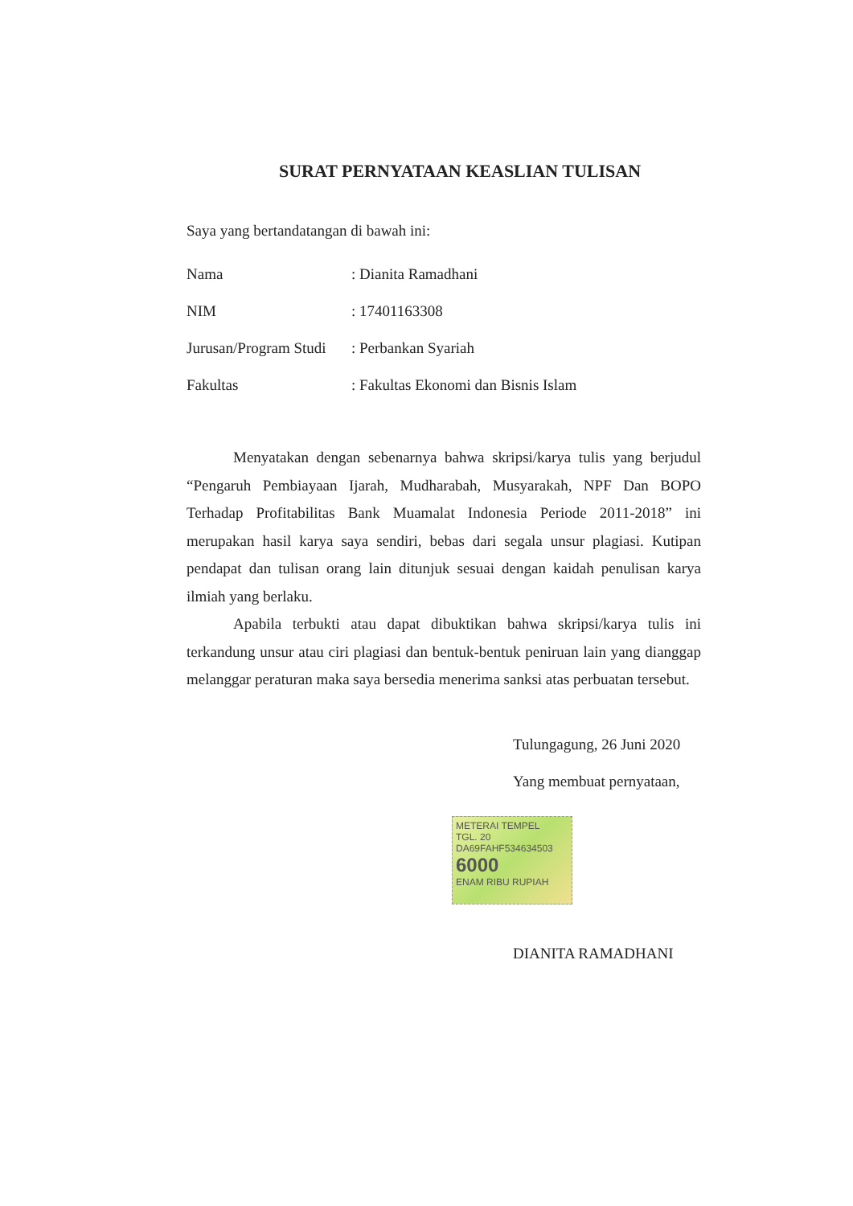SURAT PERNYATAAN KEASLIAN TULISAN
Saya yang bertandatangan di bawah ini:
| Nama | : Dianita Ramadhani |
| NIM | : 17401163308 |
| Jurusan/Program Studi | : Perbankan Syariah |
| Fakultas | : Fakultas Ekonomi dan Bisnis Islam |
Menyatakan dengan sebenarnya bahwa skripsi/karya tulis yang berjudul “Pengaruh Pembiayaan Ijarah, Mudharabah, Musyarakah, NPF Dan BOPO Terhadap Profitabilitas Bank Muamalat Indonesia Periode 2011-2018” ini merupakan hasil karya saya sendiri, bebas dari segala unsur plagiasi. Kutipan pendapat dan tulisan orang lain ditunjuk sesuai dengan kaidah penulisan karya ilmiah yang berlaku.
Apabila terbukti atau dapat dibuktikan bahwa skripsi/karya tulis ini terkandung unsur atau ciri plagiasi dan bentuk-bentuk peniruan lain yang dianggap melanggar peraturan maka saya bersedia menerima sanksi atas perbuatan tersebut.
Tulungagung, 26 Juni 2020
Yang membuat pernyataan,
METERAI TEMPEL
TGL. 20
DA69FAHF534634503
6000
ENAM RIBU RUPIAH
DIANITA RAMADHANI